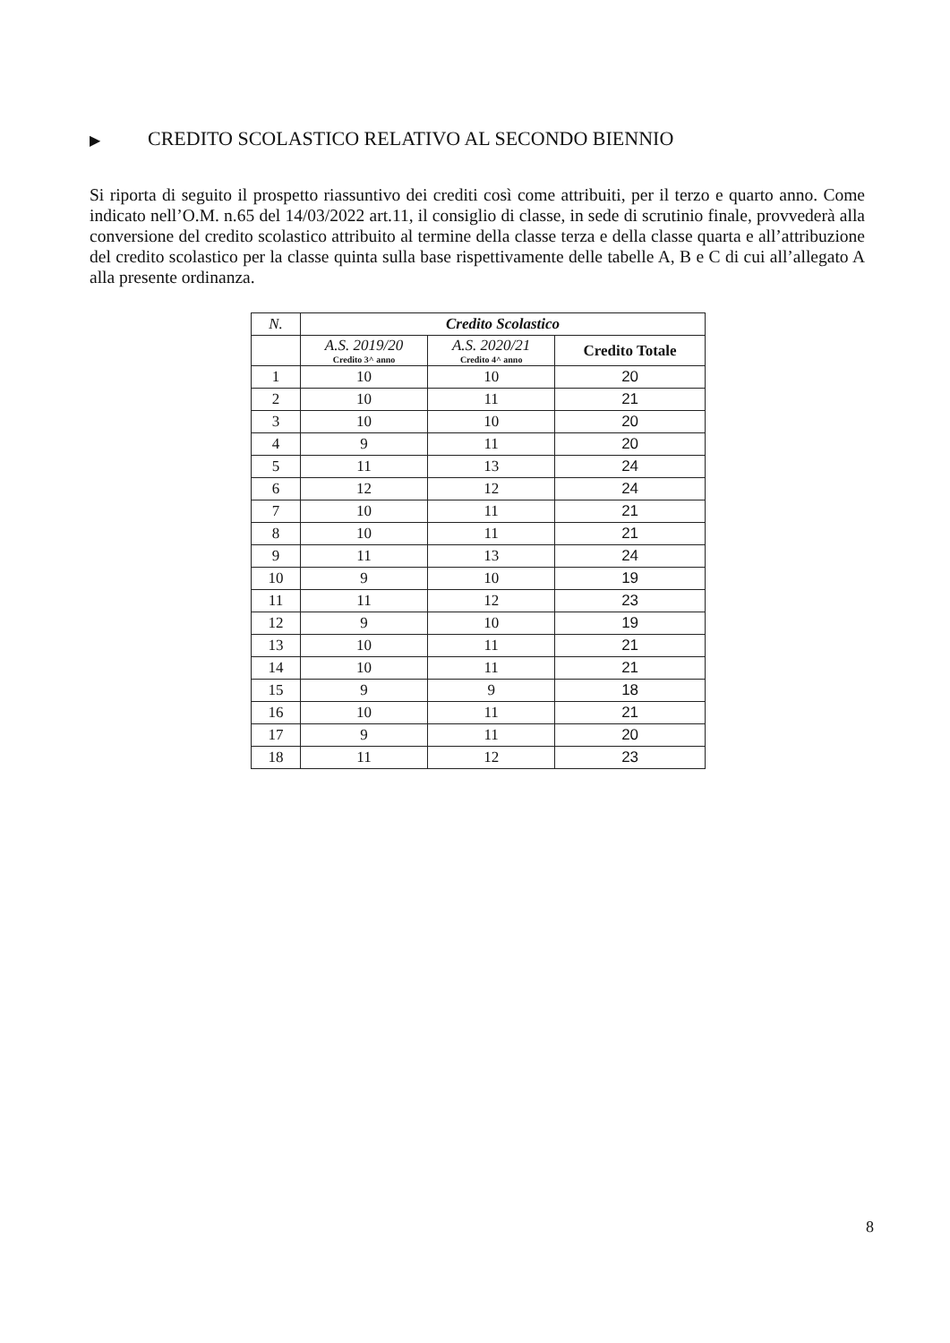▶ CREDITO SCOLASTICO RELATIVO AL SECONDO BIENNIO
Si riporta di seguito il prospetto riassuntivo dei crediti così come attribuiti, per il terzo e quarto anno. Come indicato nell’O.M. n.65 del 14/03/2022 art.11, il consiglio di classe, in sede di scrutinio finale, provvederà alla conversione del credito scolastico attribuito al termine della classe terza e della classe quarta e all’attribuzione del credito scolastico per la classe quinta sulla base rispettivamente delle tabelle A, B e C di cui all’allegato A alla presente ordinanza.
| N. | Credito Scolastico | | |
| --- | --- | --- | --- |
| | A.S. 2019/20 Credito 3^ anno | A.S. 2020/21 Credito 4^ anno | Credito Totale |
| 1 | 10 | 10 | 20 |
| 2 | 10 | 11 | 21 |
| 3 | 10 | 10 | 20 |
| 4 | 9 | 11 | 20 |
| 5 | 11 | 13 | 24 |
| 6 | 12 | 12 | 24 |
| 7 | 10 | 11 | 21 |
| 8 | 10 | 11 | 21 |
| 9 | 11 | 13 | 24 |
| 10 | 9 | 10 | 19 |
| 11 | 11 | 12 | 23 |
| 12 | 9 | 10 | 19 |
| 13 | 10 | 11 | 21 |
| 14 | 10 | 11 | 21 |
| 15 | 9 | 9 | 18 |
| 16 | 10 | 11 | 21 |
| 17 | 9 | 11 | 20 |
| 18 | 11 | 12 | 23 |
8